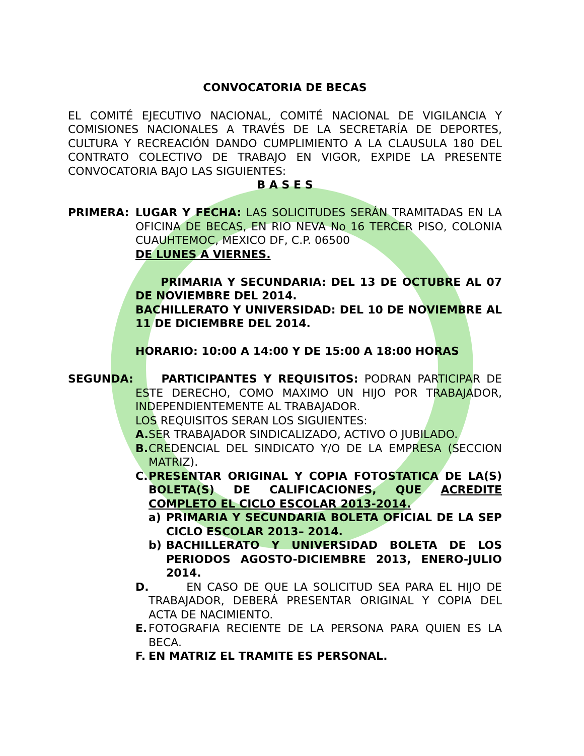CONVOCATORIA DE BECAS
EL COMITÉ EJECUTIVO NACIONAL, COMITÉ NACIONAL DE VIGILANCIA Y COMISIONES NACIONALES A TRAVÉS DE LA SECRETARÍA DE DEPORTES, CULTURA Y RECREACIÓN DANDO CUMPLIMIENTO A LA CLAUSULA 180 DEL CONTRATO COLECTIVO DE TRABAJO EN VIGOR, EXPIDE LA PRESENTE CONVOCATORIA BAJO LAS SIGUIENTES:
B A S E S
PRIMERA: LUGAR Y FECHA: LAS SOLICITUDES SERÁN TRAMITADAS EN LA OFICINA DE BECAS, EN RIO NEVA No 16 TERCER PISO, COLONIA CUAUHTEMOC, MEXICO DF, C.P. 06500
DE LUNES A VIERNES.
PRIMARIA Y SECUNDARIA: DEL 13 DE OCTUBRE AL 07 DE NOVIEMBRE DEL 2014.
BACHILLERATO Y UNIVERSIDAD: DEL 10 DE NOVIEMBRE AL 11 DE DICIEMBRE DEL 2014.
HORARIO: 10:00 A 14:00 Y DE 15:00 A 18:00 HORAS
SEGUNDA: PARTICIPANTES Y REQUISITOS: PODRAN PARTICIPAR DE ESTE DERECHO, COMO MAXIMO UN HIJO POR TRABAJADOR, INDEPENDIENTEMENTE AL TRABAJADOR.
LOS REQUISITOS SERAN LOS SIGUIENTES:
A. SER TRABAJADOR SINDICALIZADO, ACTIVO O JUBILADO.
B. CREDENCIAL DEL SINDICATO Y/O DE LA EMPRESA (SECCION MATRIZ).
C. PRESENTAR ORIGINAL Y COPIA FOTOSTATICA DE LA(S) BOLETA(S) DE CALIFICACIONES, QUE ACREDITE COMPLETO EL CICLO ESCOLAR 2013-2014.
a) PRIMARIA Y SECUNDARIA BOLETA OFICIAL DE LA SEP CICLO ESCOLAR 2013– 2014.
b) BACHILLERATO Y UNIVERSIDAD BOLETA DE LOS PERIODOS AGOSTO-DICIEMBRE 2013, ENERO-JULIO 2014.
D. EN CASO DE QUE LA SOLICITUD SEA PARA EL HIJO DE TRABAJADOR, DEBERÁ PRESENTAR ORIGINAL Y COPIA DEL ACTA DE NACIMIENTO.
E. FOTOGRAFIA RECIENTE DE LA PERSONA PARA QUIEN ES LA BECA.
F. EN MATRIZ EL TRAMITE ES PERSONAL.